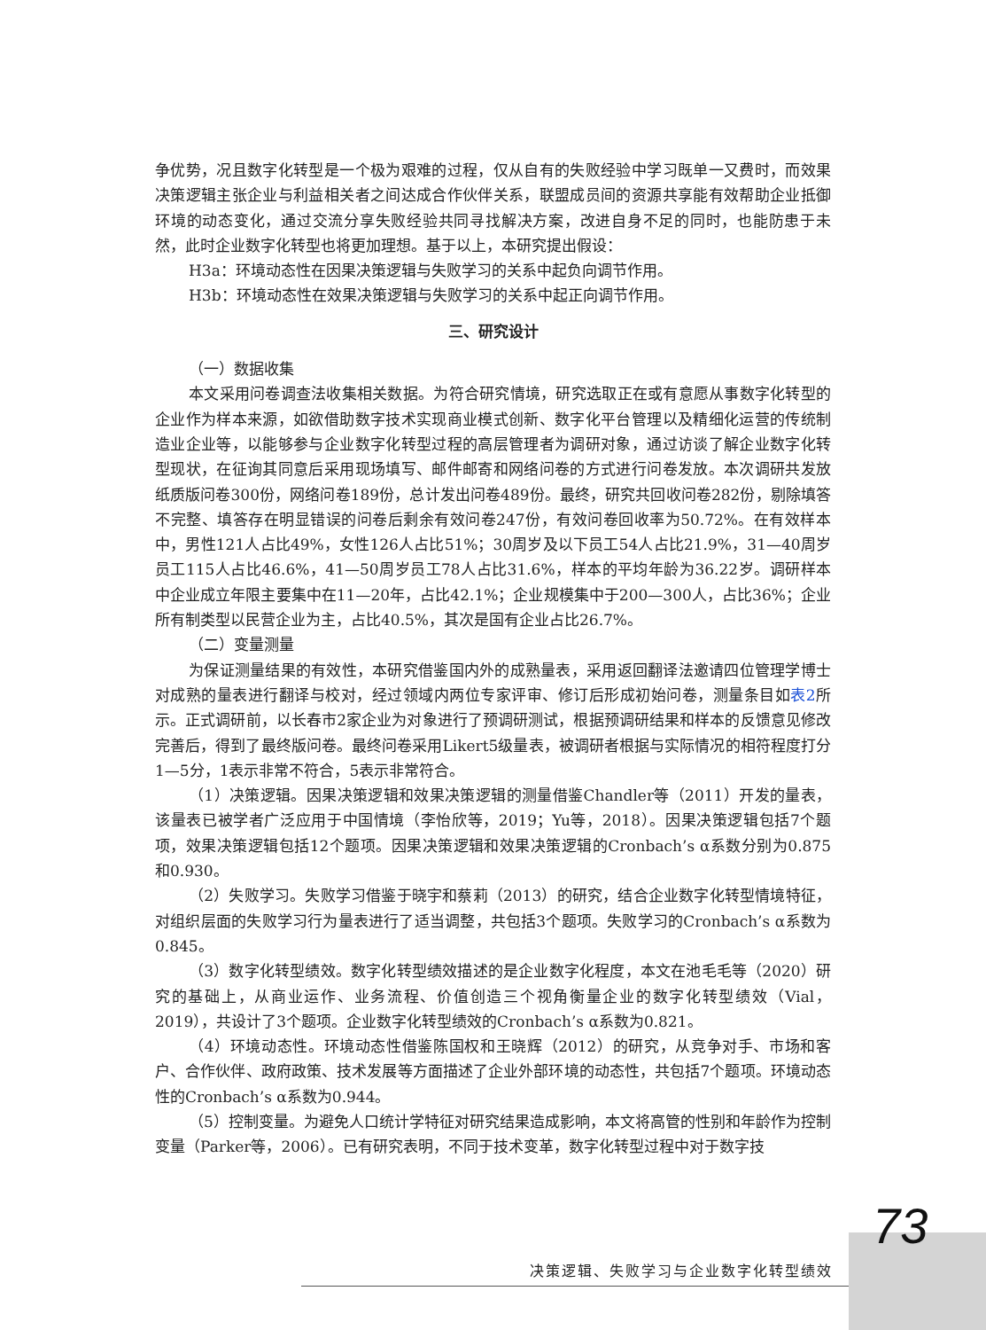争优势，况且数字化转型是一个极为艰难的过程，仅从自有的失败经验中学习既单一又费时，而效果决策逻辑主张企业与利益相关者之间达成合作伙伴关系，联盟成员间的资源共享能有效帮助企业抵御环境的动态变化，通过交流分享失败经验共同寻找解决方案，改进自身不足的同时，也能防患于未然，此时企业数字化转型也将更加理想。基于以上，本研究提出假设：
H3a：环境动态性在因果决策逻辑与失败学习的关系中起负向调节作用。
H3b：环境动态性在效果决策逻辑与失败学习的关系中起正向调节作用。
三、研究设计
（一）数据收集
本文采用问卷调查法收集相关数据。为符合研究情境，研究选取正在或有意愿从事数字化转型的企业作为样本来源，如欲借助数字技术实现商业模式创新、数字化平台管理以及精细化运营的传统制造业企业等，以能够参与企业数字化转型过程的高层管理者为调研对象，通过访谈了解企业数字化转型现状，在征询其同意后采用现场填写、邮件邮寄和网络问卷的方式进行问卷发放。本次调研共发放纸质版问卷300份，网络问卷189份，总计发出问卷489份。最终，研究共回收问卷282份，剔除填答不完整、填答存在明显错误的问卷后剩余有效问卷247份，有效问卷回收率为50.72%。在有效样本中，男性121人占比49%，女性126人占比51%；30周岁及以下员工54人占比21.9%，31—40周岁员工115人占比46.6%，41—50周岁员工78人占比31.6%，样本的平均年龄为36.22岁。调研样本中企业成立年限主要集中在11—20年，占比42.1%；企业规模集中于200—300人，占比36%；企业所有制类型以民营企业为主，占比40.5%，其次是国有企业占比26.7%。
（二）变量测量
为保证测量结果的有效性，本研究借鉴国内外的成熟量表，采用返回翻译法邀请四位管理学博士对成熟的量表进行翻译与校对，经过领域内两位专家评审、修订后形成初始问卷，测量条目如表2所示。正式调研前，以长春市2家企业为对象进行了预调研测试，根据预调研结果和样本的反馈意见修改完善后，得到了最终版问卷。最终问卷采用Likert5级量表，被调研者根据与实际情况的相符程度打分1—5分，1表示非常不符合，5表示非常符合。
（1）决策逻辑。因果决策逻辑和效果决策逻辑的测量借鉴Chandler等（2011）开发的量表，该量表已被学者广泛应用于中国情境（李怡欣等，2019；Yu等，2018）。因果决策逻辑包括7个题项，效果决策逻辑包括12个题项。因果决策逻辑和效果决策逻辑的Cronbach’s α系数分别为0.875和0.930。
（2）失败学习。失败学习借鉴于晓宇和蔡莉（2013）的研究，结合企业数字化转型情境特征，对组织层面的失败学习行为量表进行了适当调整，共包括3个题项。失败学习的Cronbach’s α系数为0.845。
（3）数字化转型绩效。数字化转型绩效描述的是企业数字化程度，本文在池毛毛等（2020）研究的基础上，从商业运作、业务流程、价值创造三个视角衡量企业的数字化转型绩效（Vial，2019），共设计了3个题项。企业数字化转型绩效的Cronbach’s α系数为0.821。
（4）环境动态性。环境动态性借鉴陈国权和王晓辉（2012）的研究，从竞争对手、市场和客户、合作伙伴、政府政策、技术发展等方面描述了企业外部环境的动态性，共包括7个题项。环境动态性的Cronbach’s α系数为0.944。
（5）控制变量。为避免人口统计学特征对研究结果造成影响，本文将高管的性别和年龄作为控制变量（Parker等，2006）。已有研究表明，不同于技术变革，数字化转型过程中对于数字技
73
决策逻辑、失败学习与企业数字化转型绩效